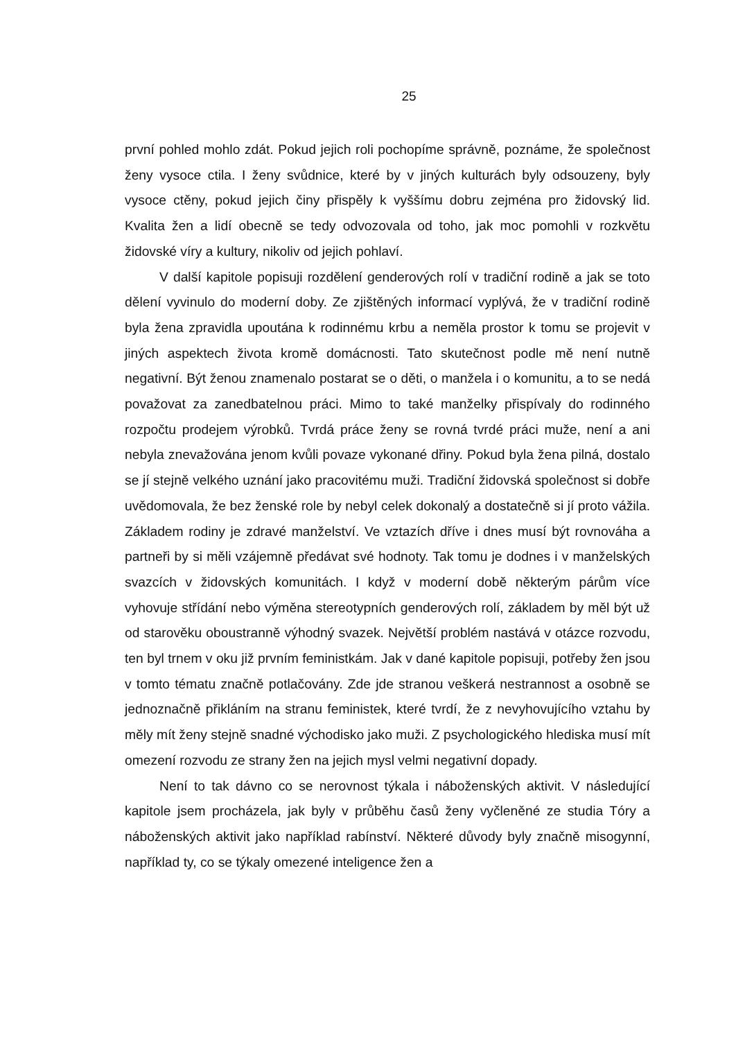25
první pohled mohlo zdát. Pokud jejich roli pochopíme správně, poznáme, že společnost ženy vysoce ctila. I ženy svůdnice, které by v jiných kulturách byly odsouzeny, byly vysoce ctěny, pokud jejich činy přispěly k vyššímu dobru zejména pro židovský lid. Kvalita žen a lidí obecně se tedy odvozovala od toho, jak moc pomohli v rozkvětu židovské víry a kultury, nikoliv od jejich pohlaví.
V další kapitole popisuji rozdělení genderových rolí v tradiční rodině a jak se toto dělení vyvinulo do moderní doby. Ze zjištěných informací vyplývá, že v tradiční rodině byla žena zpravidla upoutána k rodinnému krbu a neměla prostor k tomu se projevit v jiných aspektech života kromě domácnosti. Tato skutečnost podle mě není nutně negativní. Být ženou znamenalo postarat se o děti, o manžela i o komunitu, a to se nedá považovat za zanedbatelnou práci. Mimo to také manželky přispívaly do rodinného rozpočtu prodejem výrobků. Tvrdá práce ženy se rovná tvrdé práci muže, není a ani nebyla znevažována jenom kvůli povaze vykonané dřiny. Pokud byla žena pilná, dostalo se jí stejně velkého uznání jako pracovitému muži. Tradiční židovská společnost si dobře uvědomovala, že bez ženské role by nebyl celek dokonalý a dostatečně si jí proto vážila. Základem rodiny je zdravé manželství. Ve vztazích dříve i dnes musí být rovnováha a partneři by si měli vzájemně předávat své hodnoty. Tak tomu je dodnes i v manželských svazcích v židovských komunitách. I když v moderní době některým párům více vyhovuje střídání nebo výměna stereotypních genderových rolí, základem by měl být už od starověku oboustranně výhodný svazek. Největší problém nastává v otázce rozvodu, ten byl trnem v oku již prvním feministkám. Jak v dané kapitole popisuji, potřeby žen jsou v tomto tématu značně potlačovány. Zde jde stranou veškerá nestrannost a osobně se jednoznačně přikláním na stranu feministek, které tvrdí, že z nevyhovujícího vztahu by měly mít ženy stejně snadné východisko jako muži. Z psychologického hlediska musí mít omezení rozvodu ze strany žen na jejich mysl velmi negativní dopady.
Není to tak dávno co se nerovnost týkala i náboženských aktivit. V následující kapitole jsem procházela, jak byly v průběhu časů ženy vyčleněné ze studia Tóry a náboženských aktivit jako například rabínství. Některé důvody byly značně misogynní, například ty, co se týkaly omezené inteligence žen a